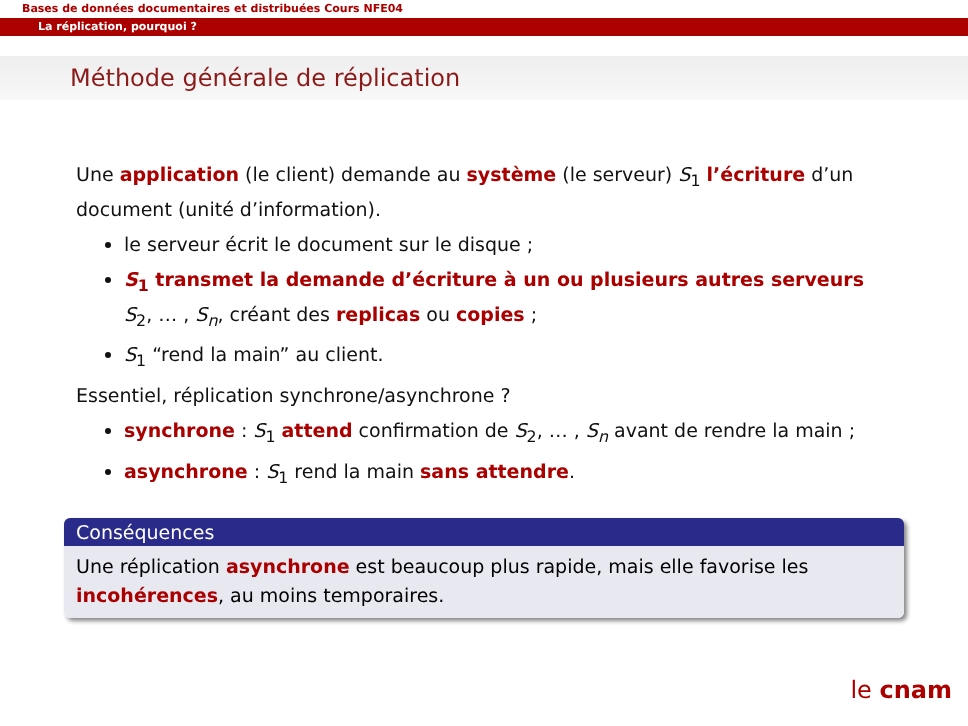Bases de données documentaires et distribuées Cours NFE04
La réplication, pourquoi ?
Méthode générale de réplication
Une application (le client) demande au système (le serveur) S<sub>1</sub> l’écriture d’un document (unité d’information).
le serveur écrit le document sur le disque ;
S<sub>1</sub> transmet la demande d’écriture à un ou plusieurs autres serveurs S<sub>2</sub>, … , S<sub>n</sub>, créant des replicas ou copies ;
S<sub>1</sub> “rend la main” au client.
Essentiel, réplication synchrone/asynchrone ?
synchrone : S<sub>1</sub> attend confirmation de S<sub>2</sub>, … , S<sub>n</sub> avant de rendre la main ;
asynchrone : S<sub>1</sub> rend la main sans attendre.
Conséquences
Une réplication asynchrone est beaucoup plus rapide, mais elle favorise les incohérences, au moins temporaires.
le cnam